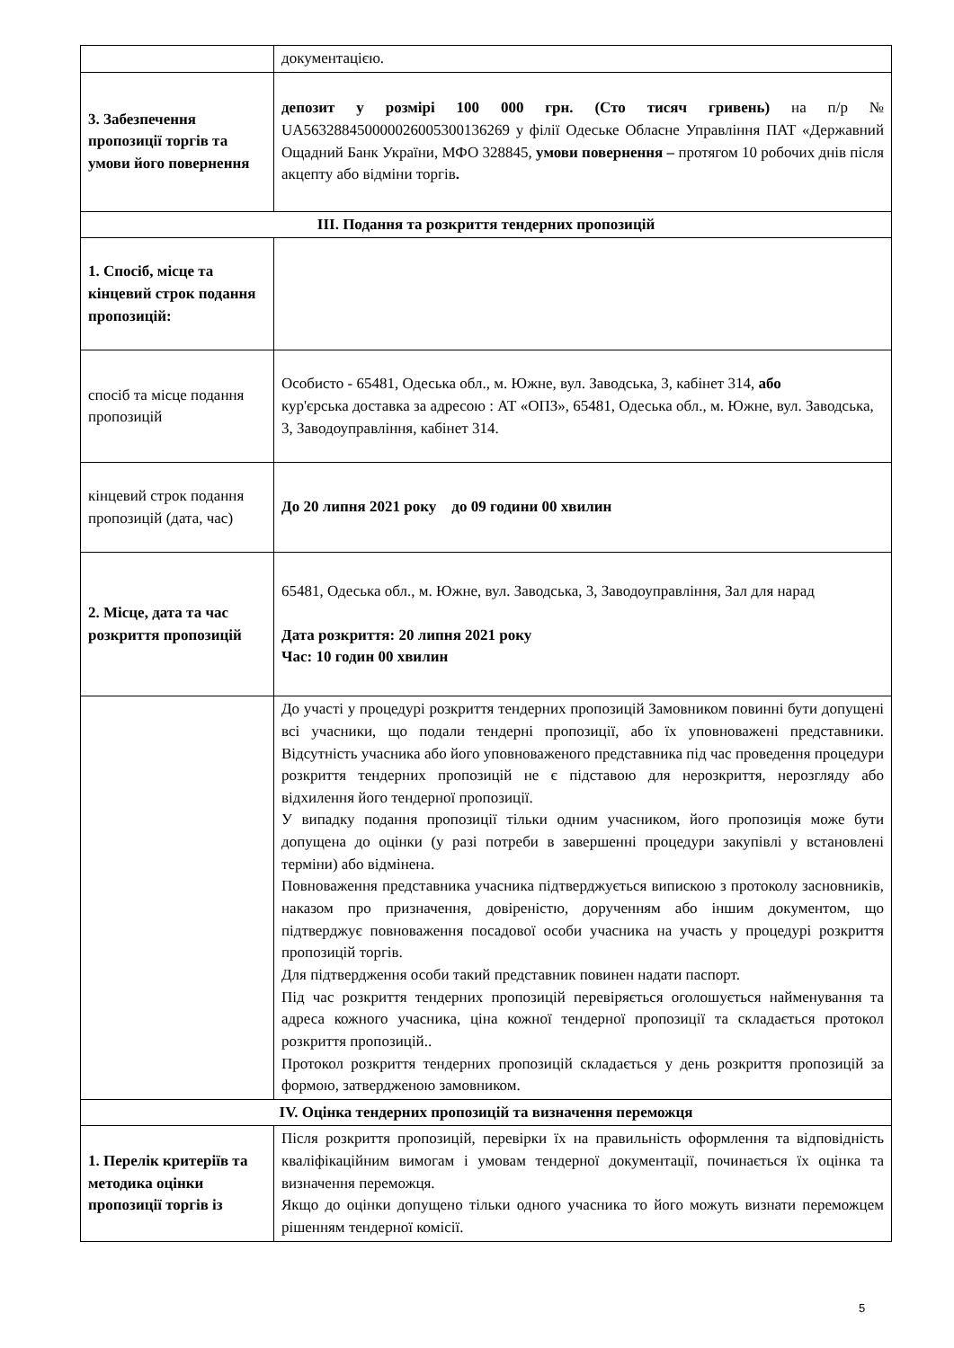| | документацією. |
| 3. Забезпечення пропозиції торгів та умови його повернення | депозит у розмірі 100 000 грн. (Сто тисяч гривень) на п/р № UA563288450000026005300136269 у філії Одеське Обласне Управління ПАТ «Державний Ощадний Банк України, МФО 328845, умови повернення – протягом 10 робочих днів після акцепту або відміни торгів . |
| ІІІ. Подання та розкриття тендерних пропозицій | |
| 1. Спосіб, місце та кінцевий строк подання пропозицій: | |
| спосіб та місце подання пропозицій | Особисто - 65481, Одеська обл., м. Южне, вул. Заводська, 3, кабінет 314, або кур'єрська доставка за адресою : АТ «ОПЗ», 65481, Одеська обл., м. Южне, вул. Заводська, 3, Заводоуправління, кабінет 314. |
| кінцевий строк подання пропозицій (дата, час) | До 20 липня 2021 року до 09 години 00 хвилин |
| 2. Місце, дата та час розкриття пропозицій | 65481, Одеська обл., м. Южне, вул. Заводська, 3, Заводоуправління, Зал для нарад Дата розкриття: 20 липня 2021 року Час: 10 годин 00 хвилин |
| | До участі у процедурі розкриття тендерних пропозицій Замовником повинні бути допущені всі учасники, що подали тендерні пропозиції, або їх уповноважені представники. Відсутність учасника або його уповноваженого представника під час проведення процедури розкриття тендерних пропозицій не є підставою для нерозкриття, нерозгляду або відхилення його тендерної пропозиції. У випадку подання пропозиції тільки одним учасником, його пропозиція може бути допущена до оцінки (у разі потреби в завершенні процедури закупівлі у встановлені терміни) або відмінена. Повноваження представника учасника підтверджується випискою з протоколу засновників, наказом про призначення, довіреністю, дорученням або іншим документом, що підтверджує повноваження посадової особи учасника на участь у процедурі розкриття пропозицій торгів. Для підтвердження особи такий представник повинен надати паспорт. Під час розкриття тендерних пропозицій перевіряється оголошується найменування та адреса кожного учасника, ціна кожної тендерної пропозиції та складається протокол розкриття пропозицій.. Протокол розкриття тендерних пропозицій складається у день розкриття пропозицій за формою, затвердженою замовником. |
| IV. Оцінка тендерних пропозицій та визначення переможця | |
| 1. Перелік критеріїв та методика оцінки пропозиції торгів із | Після розкриття пропозицій, перевірки їх на правильність оформлення та відповідність кваліфікаційним вимогам і умовам тендерної документації, починається їх оцінка та визначення переможця. Якщо до оцінки допущено тільки одного учасника то його можуть визнати переможцем рішенням тендерної комісії. |
5